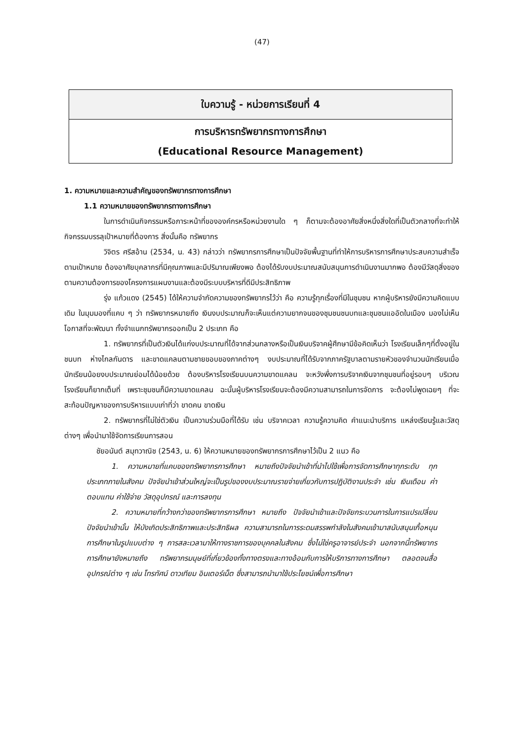(47)
ใบความรู้ - หน่วยการเรียนที่ 4
การบริหารทรัพยากรทางการศึกษา
(Educational Resource Management)
1. ความหมายและความสำคัญของทรัพยากรทางการศึกษา
1.1 ความหมายของทรัพยากรทางการศึกษา
ในการดำเนินกิจกรรมหรือภาระหน้าที่ขององค์กรหรือหน่วยงานใด ๆ ก็ตามจะต้องอาศัยสิ่งหนึ่งสิ่งใดที่เป็นตัวกลางที่จะทำให้กิจกรรมบรรลุเป้าหมายที่ต้องการ สิ่งนั้นคือ ทรัพยากร
วิจิตร ศรีสอ้าน (2534, น. 43) กล่าวว่า ทรัพยากรการศึกษาเป็นปัจจัยพื้นฐานที่ทำให้การบริหารการศึกษาประสบความสำเร็จตามเป้าหมาย ต้องอาศัยบุคลากรที่มีคุณภาพและมีปริมาณเพียงพอ ต้องได้รับงบประมาณสนับสนุนการดำเนินงานมากพอ ต้องมีวัสดุสิ่งของตามความต้องการของโครงการแผนงานและต้องมีระบบบริหารที่ดีมีประสิทธิภาพ
รุ่ง แก้วแดง (2545) ได้ให้ความจำกัดความของทรัพยากรไว้ว่า คือ ความรู้ทุกเรื่องที่มีในชุมชน หากผู้บริหารยังมีความคิดแบบเดิม ในมุมมองที่แคบ ๆ ว่า ทรัพยากรหมายถึง เงินงบประมาณก็จะเห็นแต่ความยากจนของชุมชนชนบทและชุมชนแออัดในเมือง มองไม่เห็นโอกาสที่จะพัฒนา ทั้งจำแนกทรัพยากรออกเป็น 2 ประเภท คือ
1. ทรัพยากรที่เป็นตัวเงินได้แก่งบประมาณที่ได้จากส่วนกลางหรือเป็นเงินบริจาคผู้ศึกษามีข้อคิดเห็นว่า โรงเรียนเล็กๆที่ตั้งอยู่ในชนบท ห่างไกลกันดาร และขาดแคลนตามชายขอบของภาคต่างๆ งบประมาณที่ได้รับจากภาครัฐบาลตามรายหัวของจำนวนนักเรียนเมื่อนักเรียนน้อยงบประมาณย่อมได้น้อยด้วย ต้องบริหารโรงเรียนบนความขาดแคลน จะหวังพึ่งการบริจาคเงินจากชุมชนที่อยู่รอบๆ บริเวณโรงเรียนก็ยากเต็มที่ เพราะชุมชนก็มีความขาดแคลน ฉะนั้นผู้บริหารโรงเรียนจะต้องมีความสามารถในการจัดการ จะต้องไม่พูดเฉยๆ ที่จะสะท้อนปัญหาของการบริหารแบบเก่าที่ว่า ขาดคน ขาดเงิน
2. ทรัพยากรที่ไม่ใช่ตัวเงิน เป็นความร่วมมือที่ได้รับ เช่น บริจาคเวลา ความรู้ความคิด คำแนะนำบริการ แหล่งเรียนรู้และวัสดุต่างๆ เพื่อนำมาใช้จัดการเรียนการสอน
ชัยอนันต์ สมุทวาณิช (2543, น. 6) ให้ความหมายของทรัพยากรการศึกษาไว้เป็น 2 แนว คือ
1. ความหมายที่แคบของทรัพยากรการศึกษา หมายถึงปัจจัยนำเข้าที่นำไปใช้เพื่อการจัดการศึกษาทุกระดับ ทุกประเภทภายในสังคม ปัจจัยนำเข้าส่วนใหญ่จะเป็นรูปของงบประมาณรายจ่ายเกี่ยวกับการปฏิบัติงานประจำ เช่น เงินเดือน ค่าตอบแทน ค่าใช้จ่าย วัสดุอุปกรณ์ และการลงทุน
2. ความหมายที่กว้างกว่าของทรัพยากรการศึกษา หมายถึง ปัจจัยนำเข้าและปัจจัยกระบวนการในการแปรเปลี่ยนปัจจัยนำเข้านั้น ให้บังเกิดประสิทธิภาพและประสิทธิผล ความสามารถในการระดมสรรพกำลังในสังคมเข้ามาสนับสนุนเกื้อหนุนการศึกษาในรูปแบบต่าง ๆ การสละเวลามาให้ทางราชการของบุคคลในสังคม ซึ่งไม่ใช่ครูอาจารย์ประจำ นอกจากนี้ทรัพยากรการศึกษายังหมายถึง ทรัพยากรมนุษย์ที่เกี่ยวข้องทั้งทางตรงและทางอ้อมกับการให้บริการทางการศึกษา ตลอดจนสื่ออุปกรณ์ต่าง ๆ เช่น โทรทัศน์ ดาวเทียม อินเตอร์เน็ต ซึ่งสามารถนำมาใช้ประโยชน์เพื่อการศึกษา